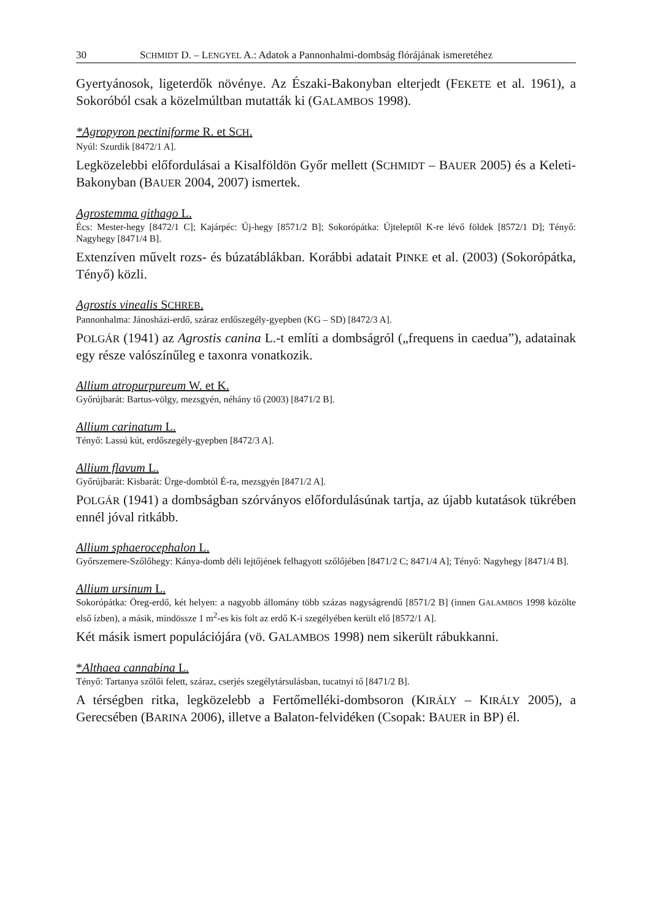30 SCHMIDT D. – LENGYEL A.: Adatok a Pannonhalmi-dombság flórájának ismeretéhez
Gyertyánosok, ligeterdők növénye. Az Északi-Bakonyban elterjedt (FEKETE et al. 1961), a Sokoróból csak a közelmúltban mutatták ki (GALAMBOS 1998).
*Agropyron pectiniforme R. et SCH.
Nyúl: Szurdik [8472/1 A].
Legközelebbi előfordulásai a Kisalföldön Győr mellett (SCHMIDT – BAUER 2005) és a Keleti-Bakonyban (BAUER 2004, 2007) ismertek.
Agrostemma githago L.
Écs: Mester-hegy [8472/1 C]; Kajárpéc: Új-hegy [8571/2 B]; Sokorópátka: Újteleptől K-re lévő földek [8572/1 D]; Tényő: Nagyhegy [8471/4 B].
Extenzíven művelt rozs- és búzatáblákban. Korábbi adatait PINKE et al. (2003) (Sokorópátka, Tényő) közli.
Agrostis vinealis SCHREB.
Pannonhalma: Jánosházi-erdő, száraz erdőszegély-gyepben (KG – SD) [8472/3 A].
POLGÁR (1941) az Agrostis canina L.-t említi a dombságról („frequens in caedua”), adatainak egy része valószínűleg e taxonra vonatkozik.
Allium atropurpureum W. et K.
Győrújbarát: Bartus-völgy, mezsgyén, néhány tő (2003) [8471/2 B].
Allium carinatum L.
Tényő: Lassú kút, erdőszegély-gyepben [8472/3 A].
Allium flavum L.
Győrújbarát: Kisbarát: Ürge-dombtól É-ra, mezsgyén [8471/2 A].
POLGÁR (1941) a dombságban szórványos előfordulásúnak tartja, az újabb kutatások tükrében ennél jóval ritkább.
Allium sphaerocephalon L.
Győrszemere-Szőlőhegy: Kánya-domb déli lejtőjének felhagyott szőlőjében [8471/2 C; 8471/4 A]; Tényő: Nagyhegy [8471/4 B].
Allium ursinum L.
Sokorópátka: Öreg-erdő, két helyen: a nagyobb állomány több százas nagyságrendű [8571/2 B] (innen GALAMBOS 1998 közölte első ízben), a másik, mindössze 1 m<sup>2</sup>-es kis folt az erdő K-i szegélyében került elő [8572/1 A].
Két másik ismert populációjára (vö. GALAMBOS 1998) nem sikerült rábukkanni.
*Althaea cannabina L.
Tényő: Tartanya szőlői felett, száraz, cserjés szegélytársulásban, tucatnyi tő [8471/2 B].
A térségben ritka, legközelebb a Fertőmelléki-dombsoron (KIRÁLY – KIRÁLY 2005), a Gerecsében (BARINA 2006), illetve a Balaton-felvidéken (Csopak: BAUER in BP) él.